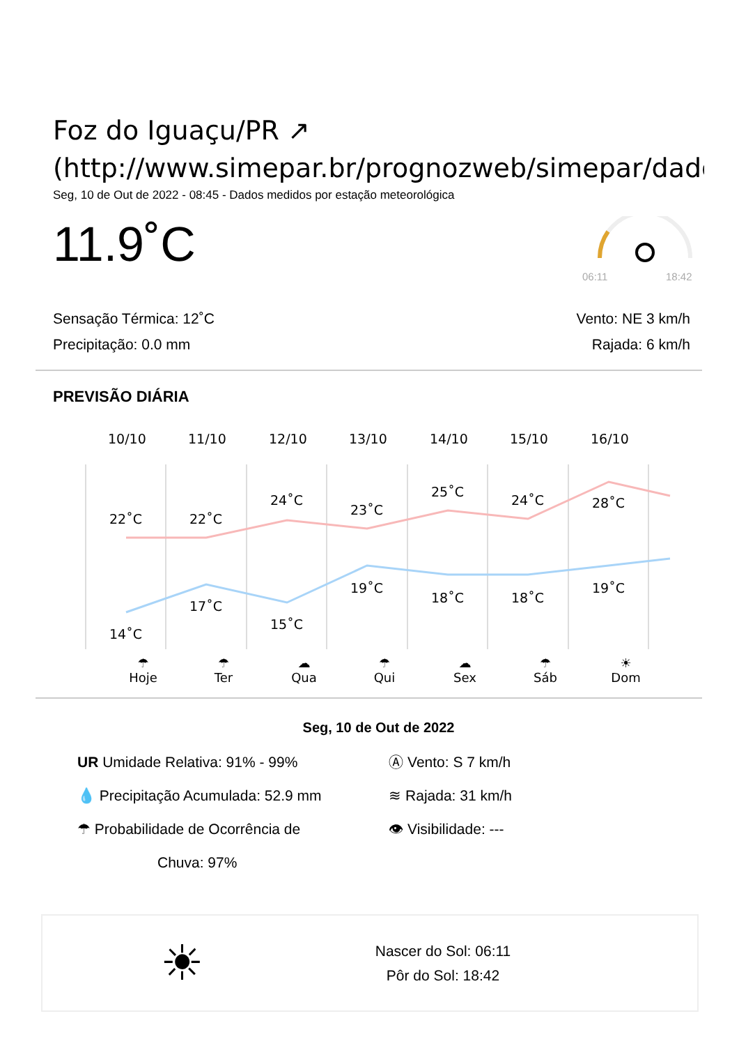Foz do Iguaçu/PR ↗
(http://www.simepar.br/prognozweb/simepar/dados
Seg, 10 de Out de 2022 - 08:45 - Dados medidos por estação meteorológica
11.9˚C
06:11
18:42
Sensação Térmica: 12˚C
Precipitação: 0.0 mm
Vento: NE 3 km/h
Rajada: 6 km/h
PREVISÃO DIÁRIA
10/10
11/10
12/10
13/10
14/10
15/10
16/10
22˚C
22˚C
24˚C
23˚C
25˚C
24˚C
28˚C
14˚C
17˚C
15˚C
19˚C
18˚C
18˚C
19˚C
☂
Hoje ☂
Ter ☁
Qua ☂
Qui ☁
Sex ☂
Sáb ☀
Dom
Seg, 10 de Out de 2022
UR Umidade Relativa: 91% - 99%
💧 Precipitação Acumulada: 52.9 mm
☂ Probabilidade de Ocorrência de
Chuva: 97%
Ⓐ Vento: S 7 km/h
≋ Rajada: 31 km/h
👁 Visibilidade: ---
☀
Nascer do Sol: 06:11
Pôr do Sol: 18:42